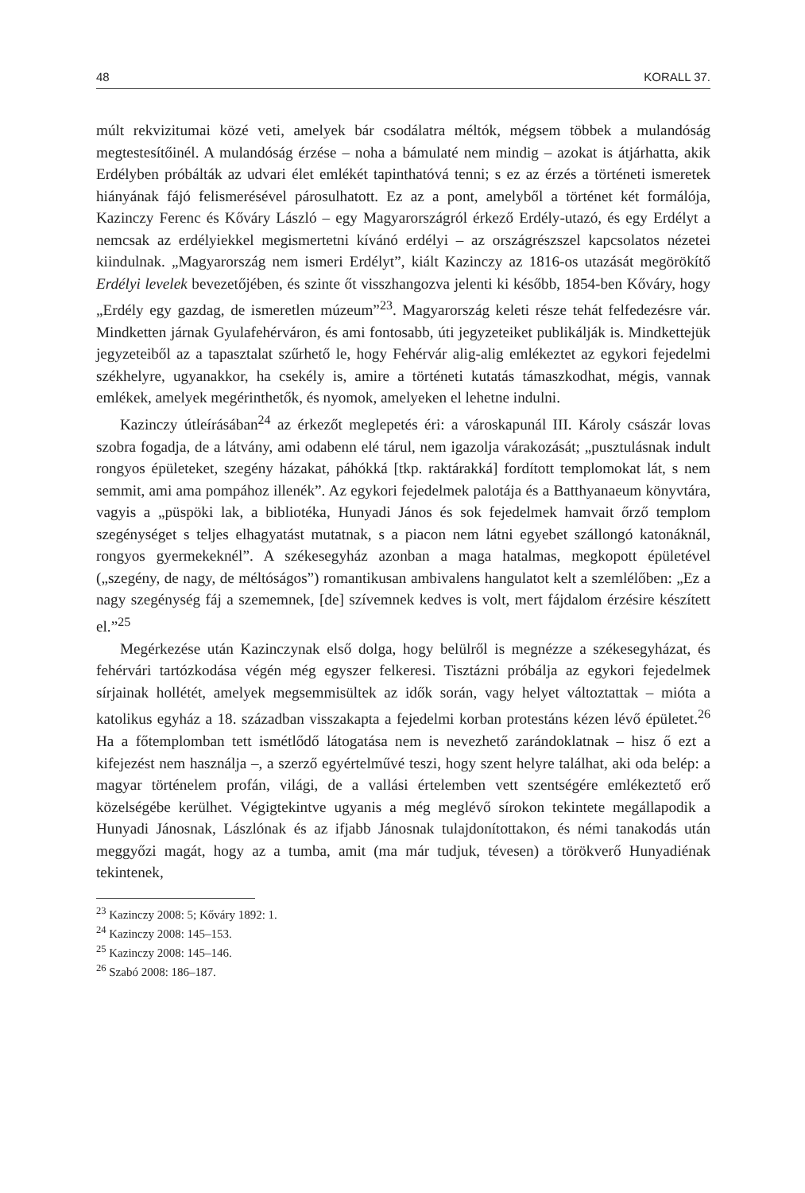48 KORALL 37.
múlt rekvizitumai közé veti, amelyek bár csodálatra méltók, mégsem többek a mulandóság megtestesítőinél. A mulandóság érzése – noha a bámulaté nem mindig – azokat is átjárhatta, akik Erdélyben próbálták az udvari élet emlékét tapinthatóvá tenni; s ez az érzés a történeti ismeretek hiányának fájó felismerésével párosulhatott. Ez az a pont, amelyből a történet két formálója, Kazinczy Ferenc és Kőváry László – egy Magyarországról érkező Erdély-utazó, és egy Erdélyt a nemcsak az erdélyiekkel megismertetni kívánó erdélyi – az országrészszel kapcsolatos nézetei kiindulnak. „Magyarország nem ismeri Erdélyt”, kiált Kazinczy az 1816-os utazását megörökítő Erdélyi levelek bevezetőjében, és szinte őt visszhangozva jelenti ki később, 1854-ben Kőváry, hogy „Erdély egy gazdag, de ismeretlen múzeum”<sup>23</sup>. Magyarország keleti része tehát felfedezésre vár. Mindketten járnak Gyulafehérváron, és ami fontosabb, úti jegyzeteiket publikálják is. Mindkettejük jegyzeteiből az a tapasztalat szűrhető le, hogy Fehérvár alig-alig emlékeztet az egykori fejedelmi székhelyre, ugyanakkor, ha csekély is, amire a történeti kutatás támaszkodhat, mégis, vannak emlékek, amelyek megérinthetők, és nyomok, amelyeken el lehetne indulni.
Kazinczy útleírásában<sup>24</sup> az érkezőt meglepetés éri: a városkapunál III. Károly császár lovas szobra fogadja, de a látvány, ami odabenn elé tárul, nem igazolja várakozását; „pusztulásnak indult rongyos épületeket, szegény házakat, páhókká [tkp. raktárakká] fordított templomokat lát, s nem semmit, ami ama pompához illenék”. Az egykori fejedelmek palotája és a Batthyanaeum könyvtára, vagyis a „püspöki lak, a bibliotéka, Hunyadi János és sok fejedelmek hamvait őrző templom szegénységet s teljes elhagyatást mutatnak, s a piacon nem látni egyebet szállongó katonáknál, rongyos gyermekeknél”. A székesegyház azonban a maga hatalmas, megkopott épületével („szegény, de nagy, de méltóságos”) romantikusan ambivalens hangulatot kelt a szemlélőben: „Ez a nagy szegénység fáj a szememnek, [de] szívemnek kedves is volt, mert fájdalom érzésire készített el.”<sup>25</sup>
Megérkezése után Kazinczynak első dolga, hogy belülről is megnézze a székesegyházat, és fehérvári tartózkodása végén még egyszer felkeresi. Tisztázni próbálja az egykori fejedelmek sírjainak hollétét, amelyek megsemmisültek az idők során, vagy helyet változtattak – mióta a katolikus egyház a 18. században visszakapta a fejedelmi korban protestáns kézen lévő épületet.<sup>26</sup> Ha a főtemplomban tett ismétlődő látogatása nem is nevezhető zarándoklatnak – hisz ő ezt a kifejezést nem használja –, a szerző egyértelművé teszi, hogy szent helyre találhat, aki oda belép: a magyar történelem profán, világi, de a vallási értelemben vett szentségére emlékeztető erő közelségébe kerülhet. Végigtekintve ugyanis a még meglévő sírokon tekintete megállapodik a Hunyadi Jánosnak, Lászlónak és az ifjabb Jánosnak tulajdonítottakon, és némi tanakodás után meggyőzi magát, hogy az a tumba, amit (ma már tudjuk, tévesen) a törökverő Hunyadiénak tekintenek,
<sup>23</sup> Kazinczy 2008: 5; Kőváry 1892: 1.
<sup>24</sup> Kazinczy 2008: 145–153.
<sup>25</sup> Kazinczy 2008: 145–146.
<sup>26</sup> Szabó 2008: 186–187.